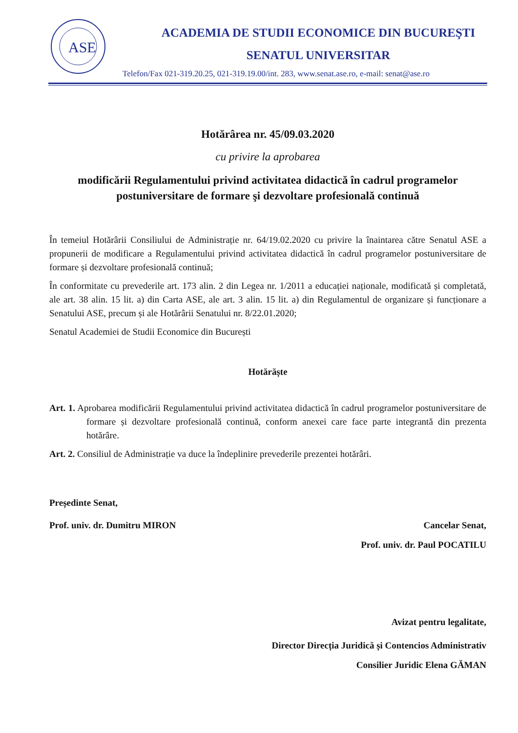ASE
ACADEMIA DE STUDII ECONOMICE DIN BUCUREŞTI
SENATUL UNIVERSITAR
Telefon/Fax 021-319.20.25, 021-319.19.00/int. 283, www.senat.ase.ro, e-mail: senat@ase.ro
Hotărârea nr. 45/09.03.2020
cu privire la aprobarea
modificării Regulamentului privind activitatea didactică în cadrul programelor postuniversitare de formare şi dezvoltare profesională continuă
În temeiul Hotărârii Consiliului de Administrație nr. 64/19.02.2020 cu privire la înaintarea către Senatul ASE a propunerii de modificare a Regulamentului privind activitatea didactică în cadrul programelor postuniversitare de formare și dezvoltare profesională continuă;
În conformitate cu prevederile art. 173 alin. 2 din Legea nr. 1/2011 a educației naționale, modificată și completată, ale art. 38 alin. 15 lit. a) din Carta ASE, ale art. 3 alin. 15 lit. a) din Regulamentul de organizare și funcționare a Senatului ASE, precum și ale Hotărârii Senatului nr. 8/22.01.2020;
Senatul Academiei de Studii Economice din București
Hotărăște
Art. 1. Aprobarea modificării Regulamentului privind activitatea didactică în cadrul programelor postuniversitare de formare și dezvoltare profesională continuă, conform anexei care face parte integrantă din prezenta hotărâre.
Art. 2. Consiliul de Administrație va duce la îndeplinire prevederile prezentei hotărâri.
Președinte Senat,
Prof. univ. dr. Dumitru MIRON Cancelar Senat,
Prof. univ. dr. Paul POCATILU
Avizat pentru legalitate,
Director Direcția Juridică și Contencios Administrativ
Consilier Juridic Elena GĂMAN